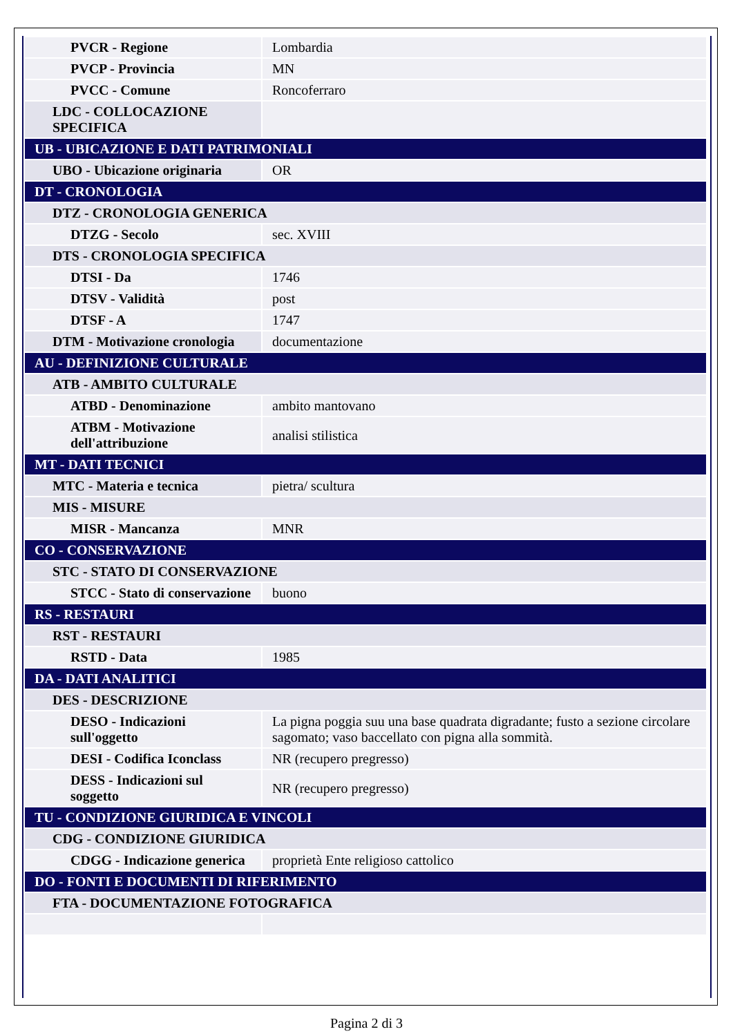| PVCR - Regione | Lombardia |
| PVCP - Provincia | MN |
| PVCC - Comune | Roncoferraro |
| LDC - COLLOCAZIONE SPECIFICA | |
| UB - UBICAZIONE E DATI PATRIMONIALI | |
| UBO - Ubicazione originaria | OR |
| DT - CRONOLOGIA | |
| DTZ - CRONOLOGIA GENERICA | |
| DTZG - Secolo | sec. XVIII |
| DTS - CRONOLOGIA SPECIFICA | |
| DTSI - Da | 1746 |
| DTSV - Validità | post |
| DTSF - A | 1747 |
| DTM - Motivazione cronologia | documentazione |
| AU - DEFINIZIONE CULTURALE | |
| ATB - AMBITO CULTURALE | |
| ATBD - Denominazione | ambito mantovano |
| ATBM - Motivazione dell'attribuzione | analisi stilistica |
| MT - DATI TECNICI | |
| MTC - Materia e tecnica | pietra/ scultura |
| MIS - MISURE | |
| MISR - Mancanza | MNR |
| CO - CONSERVAZIONE | |
| STC - STATO DI CONSERVAZIONE | |
| STCC - Stato di conservazione | buono |
| RS - RESTAURI | |
| RST - RESTAURI | |
| RSTD - Data | 1985 |
| DA - DATI ANALITICI | |
| DES - DESCRIZIONE | |
| DESO - Indicazioni sull'oggetto | La pigna poggia suu una base quadrata digradante; fusto a sezione circolare sagomato; vaso baccellato con pigna alla sommità. |
| DESI - Codifica Iconclass | NR (recupero pregresso) |
| DESS - Indicazioni sul soggetto | NR (recupero pregresso) |
| TU - CONDIZIONE GIURIDICA E VINCOLI | |
| CDG - CONDIZIONE GIURIDICA | |
| CDGG - Indicazione generica | proprietà Ente religioso cattolico |
| DO - FONTI E DOCUMENTI DI RIFERIMENTO | |
| FTA - DOCUMENTAZIONE FOTOGRAFICA | |
Pagina 2 di 3